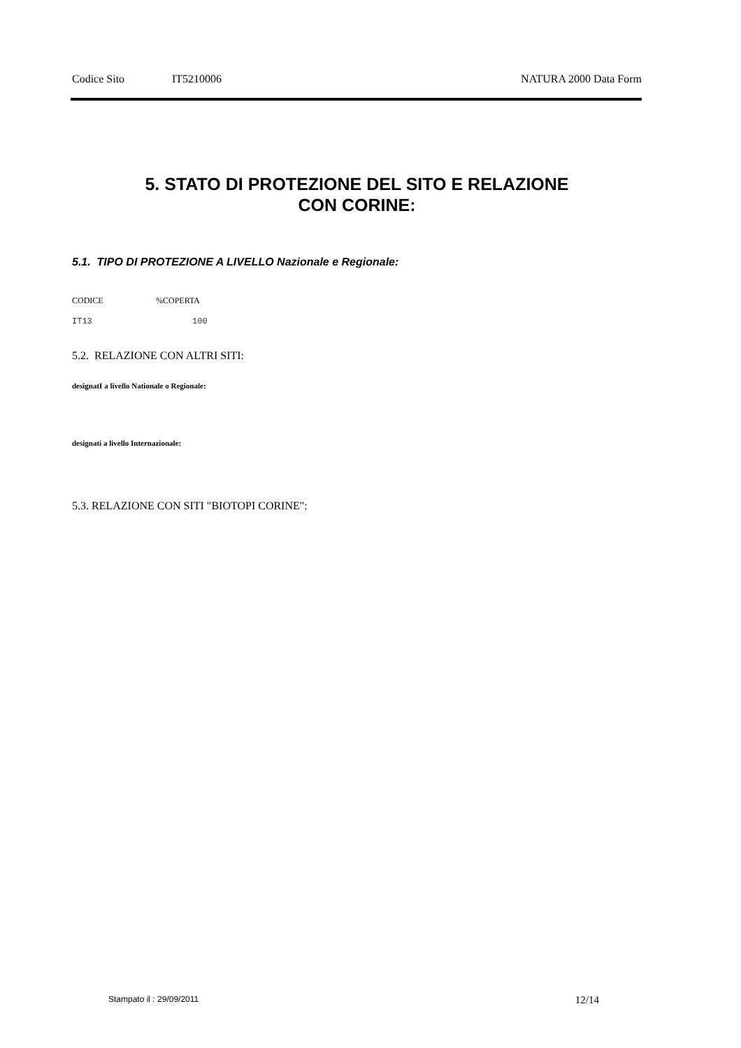Codice Sito IT5210006 NATURA 2000 Data Form
5. STATO DI PROTEZIONE DEL SITO E RELAZIONE
CON CORINE:
5.1. TIPO DI PROTEZIONE A LIVELLO Nazionale e Regionale:
| CODICE | %COPERTA |
| --- | --- |
| IT13 | 100 |
5.2. RELAZIONE CON ALTRI SITI:
designatI a livello Nationale o Regionale:
designati a livello Internazionale:
5.3. RELAZIONE CON SITI "BIOTOPI CORINE":
Stampato il : 29/09/2011 12/14